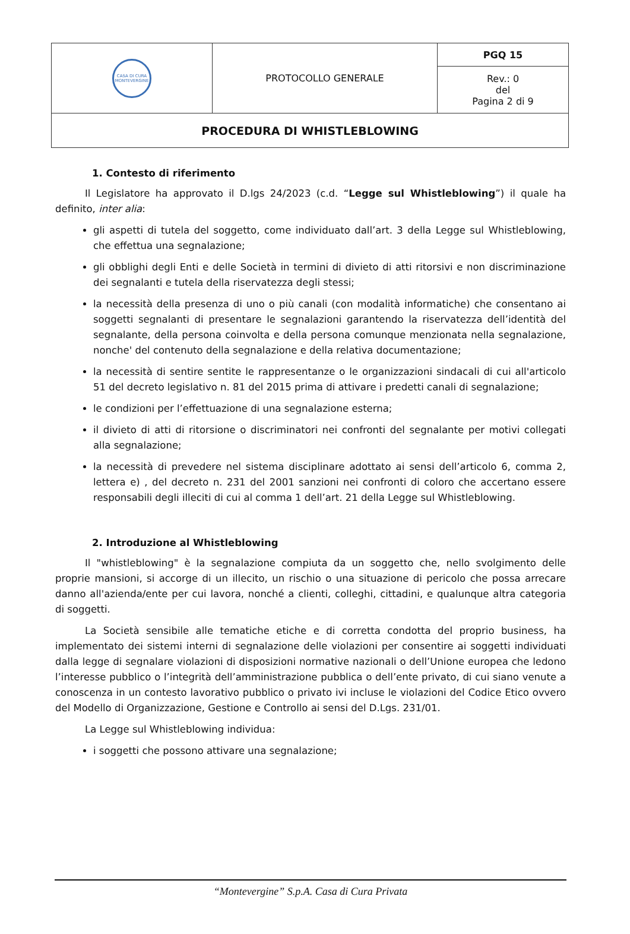| CASA DI CURA MONTEVERGINE | PROTOCOLLO GENERALE | PGQ 15 |
| | | Rev.: 0 del Pagina 2 di 9 |
| PROCEDURA DI WHISTLEBLOWING | | |
1. Contesto di riferimento
Il Legislatore ha approvato il D.lgs 24/2023 (c.d. “Legge sul Whistleblowing”) il quale ha definito, inter alia:
gli aspetti di tutela del soggetto, come individuato dall’art. 3 della Legge sul Whistleblowing, che effettua una segnalazione;
gli obblighi degli Enti e delle Società in termini di divieto di atti ritorsivi e non discriminazione dei segnalanti e tutela della riservatezza degli stessi;
la necessità della presenza di uno o più canali (con modalità informatiche) che consentano ai soggetti segnalanti di presentare le segnalazioni garantendo la riservatezza dell’identità del segnalante, della persona coinvolta e della persona comunque menzionata nella segnalazione, nonche' del contenuto della segnalazione e della relativa documentazione;
la necessità di sentire sentite le rappresentanze o le organizzazioni sindacali di cui all'articolo 51 del decreto legislativo n. 81 del 2015 prima di attivare i predetti canali di segnalazione;
le condizioni per l’effettuazione di una segnalazione esterna;
il divieto di atti di ritorsione o discriminatori nei confronti del segnalante per motivi collegati alla segnalazione;
la necessità di prevedere nel sistema disciplinare adottato ai sensi dell’articolo 6, comma 2, lettera e) , del decreto n. 231 del 2001 sanzioni nei confronti di coloro che accertano essere responsabili degli illeciti di cui al comma 1 dell’art. 21 della Legge sul Whistleblowing.
2. Introduzione al Whistleblowing
Il "whistleblowing" è la segnalazione compiuta da un soggetto che, nello svolgimento delle proprie mansioni, si accorge di un illecito, un rischio o una situazione di pericolo che possa arrecare danno all'azienda/ente per cui lavora, nonché a clienti, colleghi, cittadini, e qualunque altra categoria di soggetti.
La Società sensibile alle tematiche etiche e di corretta condotta del proprio business, ha implementato dei sistemi interni di segnalazione delle violazioni per consentire ai soggetti individuati dalla legge di segnalare violazioni di disposizioni normative nazionali o dell’Unione europea che ledono l’interesse pubblico o l’integrità dell’amministrazione pubblica o dell’ente privato, di cui siano venute a conoscenza in un contesto lavorativo pubblico o privato ivi incluse le violazioni del Codice Etico ovvero del Modello di Organizzazione, Gestione e Controllo ai sensi del D.Lgs. 231/01.
La Legge sul Whistleblowing individua:
i soggetti che possono attivare una segnalazione;
“Montevergine” S.p.A. Casa di Cura Privata